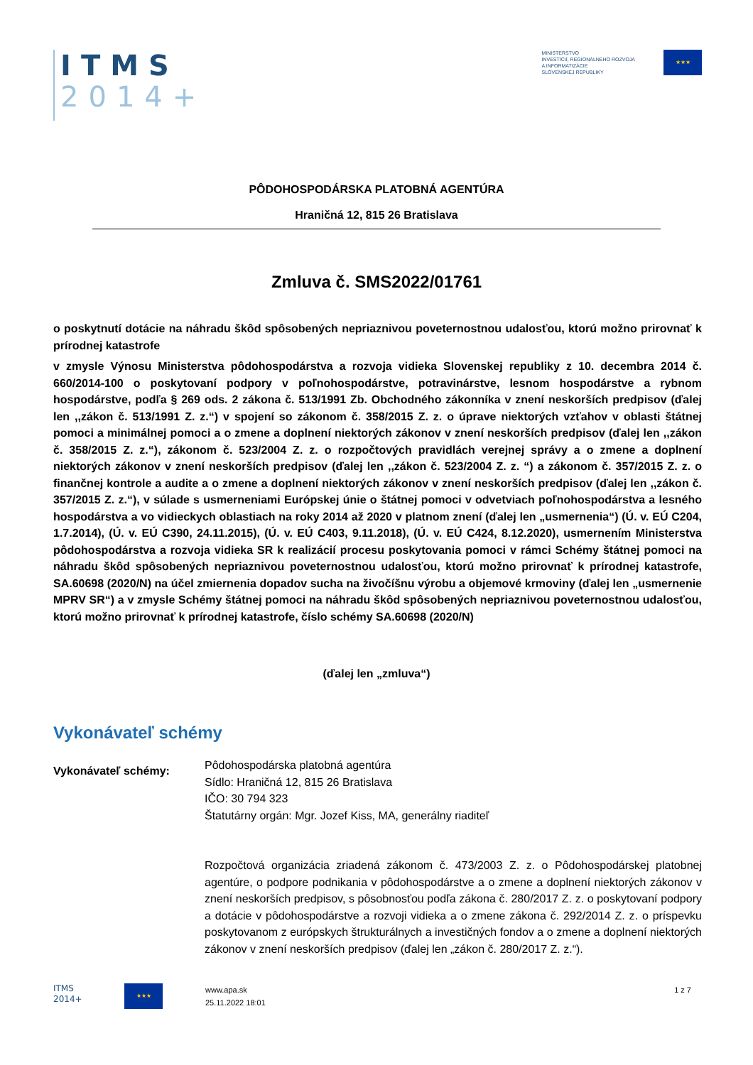ITMS
2014+
MINISTERSTVO
INVESTÍCIÍ, REGIONÁLNEHO ROZVOJA
A INFORMATIZÁCIE
SLOVENSKEJ REPUBLIKY
★★★
PÔDOHOSPODÁRSKA PLATOBNÁ AGENTÚRA
Hraničná 12, 815 26 Bratislava
Zmluva č. SMS2022/01761
o poskytnutí dotácie na náhradu škôd spôsobených nepriaznivou poveternostnou udalosťou, ktorú možno prirovnať k prírodnej katastrofe
v zmysle Výnosu Ministerstva pôdohospodárstva a rozvoja vidieka Slovenskej republiky z 10. decembra 2014 č. 660/2014-100 o poskytovaní podpory v poľnohospodárstve, potravinárstve, lesnom hospodárstve a rybnom hospodárstve, podľa § 269 ods. 2 zákona č. 513/1991 Zb. Obchodného zákonníka v znení neskorších predpisov (ďalej len ,,zákon č. 513/1991 Z. z.“) v spojení so zákonom č. 358/2015 Z. z. o úprave niektorých vzťahov v oblasti štátnej pomoci a minimálnej pomoci a o zmene a doplnení niektorých zákonov v znení neskorších predpisov (ďalej len ,,zákon č. 358/2015 Z. z.“), zákonom č. 523/2004 Z. z. o rozpočtových pravidlách verejnej správy a o zmene a doplnení niektorých zákonov v znení neskorších predpisov (ďalej len ,,zákon č. 523/2004 Z. z. “) a zákonom č. 357/2015 Z. z. o finančnej kontrole a audite a o zmene a doplnení niektorých zákonov v znení neskorších predpisov (ďalej len ,,zákon č. 357/2015 Z. z.“), v súlade s usmerneniami Európskej únie o štátnej pomoci v odvetviach poľnohospodárstva a lesného hospodárstva a vo vidieckych oblastiach na roky 2014 až 2020 v platnom znení (ďalej len „usmernenia“) (Ú. v. EÚ C204, 1.7.2014), (Ú. v. EÚ C390, 24.11.2015), (Ú. v. EÚ C403, 9.11.2018), (Ú. v. EÚ C424, 8.12.2020), usmernením Ministerstva pôdohospodárstva a rozvoja vidieka SR k realizácií procesu poskytovania pomoci v rámci Schémy štátnej pomoci na náhradu škôd spôsobených nepriaznivou poveternostnou udalosťou, ktorú možno prirovnať k prírodnej katastrofe, SA.60698 (2020/N) na účel zmiernenia dopadov sucha na živočíšnu výrobu a objemové krmoviny (ďalej len „usmernenie MPRV SR“) a v zmysle Schémy štátnej pomoci na náhradu škôd spôsobených nepriaznivou poveternostnou udalosťou, ktorú možno prirovnať k prírodnej katastrofe, číslo schémy SA.60698 (2020/N)
(ďalej len „zmluva“)
Vykonávateľ schémy
Vykonávateľ schémy:
Pôdohospodárska platobná agentúra
Sídlo: Hraničná 12, 815 26 Bratislava
IČO: 30 794 323
Štatutárny orgán: Mgr. Jozef Kiss, MA, generálny riaditeľ
Rozpočtová organizácia zriadená zákonom č. 473/2003 Z. z. o Pôdohospodárskej platobnej agentúre, o podpore podnikania v pôdohospodárstve a o zmene a doplnení niektorých zákonov v znení neskorších predpisov, s pôsobnosťou podľa zákona č. 280/2017 Z. z. o poskytovaní podpory a dotácie v pôdohospodárstve a rozvoji vidieka a o zmene zákona č. 292/2014 Z. z. o príspevku poskytovanom z európskych štrukturálnych a investičných fondov a o zmene a doplnení niektorých zákonov v znení neskorších predpisov (ďalej len „zákon č. 280/2017 Z. z.“).
ITMS
2014+
★★★
www.apa.sk
25.11.2022 18:01
1 z 7